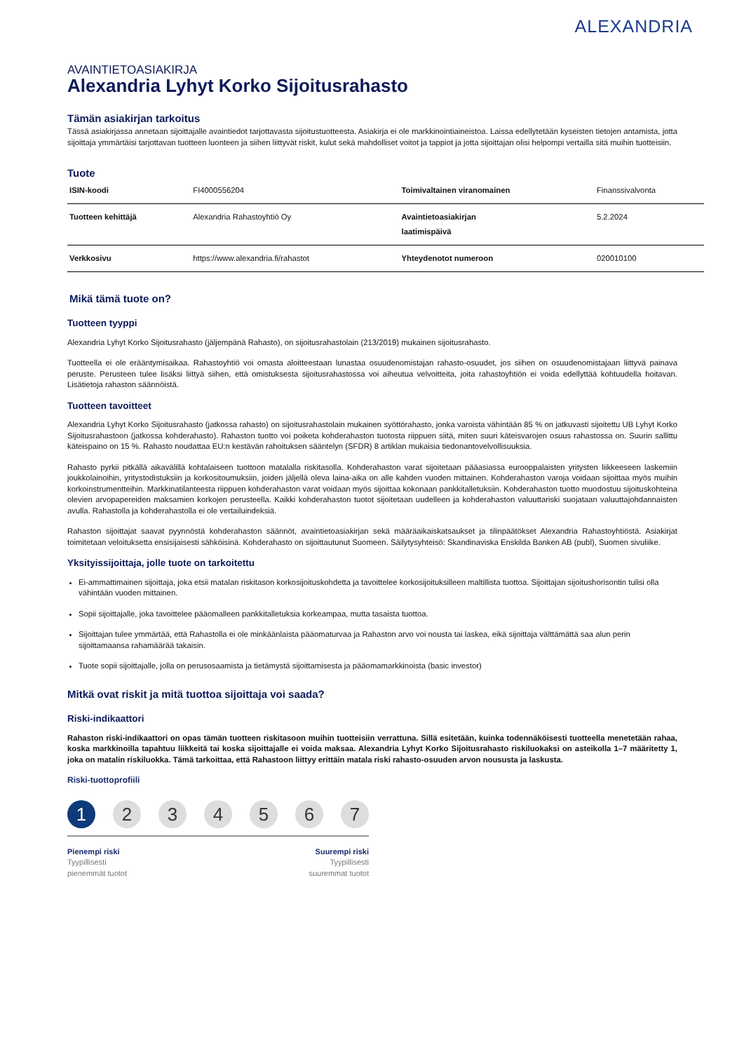ALEXANDRIA
AVAINTIETOASIAKIRJA
Alexandria Lyhyt Korko Sijoitusrahasto
Tämän asiakirjan tarkoitus
Tässä asiakirjassa annetaan sijoittajalle avaintiedot tarjottavasta sijoitustuotteesta. Asiakirja ei ole markkinointiaineistoa. Laissa edellytetään kyseisten tietojen antamista, jotta sijoittaja ymmärtäisi tarjottavan tuotteen luonteen ja siihen liittyvät riskit, kulut sekä mahdolliset voitot ja tappiot ja jotta sijoittajan olisi helpompi vertailla sitä muihin tuotteisiin.
Tuote
| ISIN-koodi | FI4000556204 | Toimivaltainen viranomainen | Finanssivalvonta |
| Tuotteen kehittäjä | Alexandria Rahastoyhtiö Oy | Avaintietoasiakirjan laatimispäivä | 5.2.2024 |
| Verkkosivu | https://www.alexandria.fi/rahastot | Yhteydenotot numeroon | 020010100 |
Mikä tämä tuote on?
Tuotteen tyyppi
Alexandria Lyhyt Korko Sijoitusrahasto (jäljempänä Rahasto), on sijoitusrahastolain (213/2019) mukainen sijoitusrahasto.
Tuotteella ei ole erääntymisaikaa. Rahastoyhtiö voi omasta aloitteestaan lunastaa osuudenomistajan rahasto-osuudet, jos siihen on osuudenomistajaan liittyvä painava peruste. Perusteen tulee lisäksi liittyä siihen, että omistuksesta sijoitusrahastossa voi aiheutua velvoitteita, joita rahastoyhtiön ei voida edellyttää kohtuudella hoitavan. Lisätietoja rahaston säännöistä.
Tuotteen tavoitteet
Alexandria Lyhyt Korko Sijoitusrahasto (jatkossa rahasto) on sijoitusrahastolain mukainen syöttörahasto, jonka varoista vähintään 85 % on jatkuvasti sijoitettu UB Lyhyt Korko Sijoitusrahastoon (jatkossa kohderahasto). Rahaston tuotto voi poiketa kohderahaston tuotosta riippuen siitä, miten suuri käteisvarojen osuus rahastossa on. Suurin sallittu käteispaino on 15 %. Rahasto noudattaa EU:n kestävän rahoituksen sääntelyn (SFDR) 8 artiklan mukaisia tiedonantovelvollisuuksia.
Rahasto pyrkii pitkällä aikavälillä kohtalaiseen tuottoon matalalla riskitasolla. Kohderahaston varat sijoitetaan pääasiassa eurooppalaisten yritysten liikkeeseen laskemiin joukkolainoihin, yritystodistuksiin ja korkositoumuksiin, joiden jäljellä oleva laina-aika on alle kahden vuoden mittainen. Kohderahaston varoja voidaan sijoittaa myös muihin korkoinstrumentteihin. Markkinatilanteesta riippuen kohderahaston varat voidaan myös sijoittaa kokonaan pankkitalletuksiin. Kohderahaston tuotto muodostuu sijoituskohteina olevien arvopapereiden maksamien korkojen perusteella. Kaikki kohderahaston tuotot sijoitetaan uudelleen ja kohderahaston valuuttariski suojataan valuuttajohdannaisten avulla. Rahastolla ja kohderahastolla ei ole vertailuindeksiä.
Rahaston sijoittajat saavat pyynnöstä kohderahaston säännöt, avaintietoasiakirjan sekä määräaikaiskatsaukset ja tilinpäätökset Alexandria Rahastoyhtiöstä. Asiakirjat toimitetaan veloituksetta ensisijaisesti sähköisinä. Kohderahasto on sijoittautunut Suomeen. Säilytysyhteisö: Skandinaviska Enskilda Banken AB (publ), Suomen sivuliike.
Yksityissijoittaja, jolle tuote on tarkoitettu
Ei-ammattimainen sijoittaja, joka etsii matalan riskitason korkosijoituskohdetta ja tavoittelee korkosijoituksilleen maltillista tuottoa. Sijoittajan sijoitushorisontin tulisi olla vähintään vuoden mittainen.
Sopii sijoittajalle, joka tavoittelee pääomalleen pankkitalletuksia korkeampaa, mutta tasaista tuottoa.
Sijoittajan tulee ymmärtää, että Rahastolla ei ole minkäänlaista pääomaturvaa ja Rahaston arvo voi nousta tai laskea, eikä sijoittaja välttämättä saa alun perin sijoittamaansa rahamäärää takaisin.
Tuote sopii sijoittajalle, jolla on perusosaamista ja tietämystä sijoittamisesta ja pääomamarkkinoista (basic investor)
Mitkä ovat riskit ja mitä tuottoa sijoittaja voi saada?
Riski-indikaattori
Rahaston riski-indikaattori on opas tämän tuotteen riskitasoon muihin tuotteisiin verrattuna. Sillä esitetään, kuinka todennäköisesti tuotteella menetetään rahaa, koska markkinoilla tapahtuu liikkeitä tai koska sijoittajalle ei voida maksaa. Alexandria Lyhyt Korko Sijoitusrahasto riskiluokaksi on asteikolla 1–7 määritetty 1, joka on matalin riskiluokka. Tämä tarkoittaa, että Rahastoon liittyy erittäin matala riski rahasto-osuuden arvon noususta ja laskusta.
Riski-tuottoprofiili
1 2 3 4 5 6 7
Pienempi riski
Tyypillisesti
pienemmät tuotot
Suurempi riski
Tyypillisesti
suuremmat tuotot